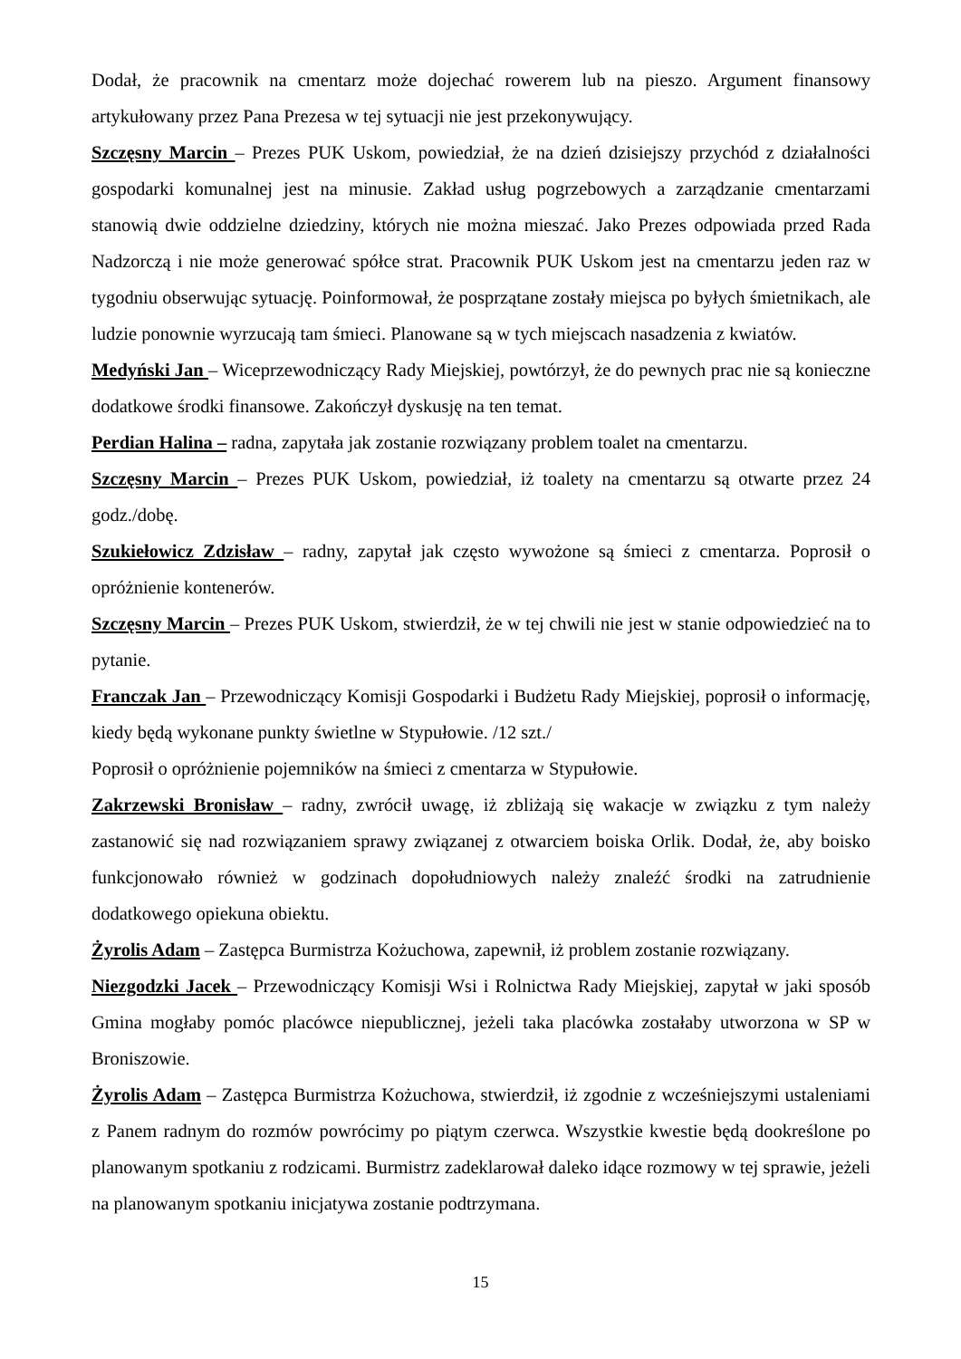Dodał, że pracownik na cmentarz może dojechać rowerem lub na pieszo. Argument finansowy artykułowany przez Pana Prezesa w tej sytuacji nie jest przekonywujący.
Szczęsny Marcin – Prezes PUK Uskom, powiedział, że na dzień dzisiejszy przychód z działalności gospodarki komunalnej jest na minusie. Zakład usług pogrzebowych a zarządzanie cmentarzami stanowią dwie oddzielne dziedziny, których nie można mieszać. Jako Prezes odpowiada przed Rada Nadzorczą i nie może generować spółce strat. Pracownik PUK Uskom jest na cmentarzu jeden raz w tygodniu obserwując sytuację. Poinformował, że posprzątane zostały miejsca po byłych śmietnikach, ale ludzie ponownie wyrzucają tam śmieci. Planowane są w tych miejscach nasadzenia z kwiatów.
Medyński Jan – Wiceprzewodniczący Rady Miejskiej, powtórzył, że do pewnych prac nie są konieczne dodatkowe środki finansowe. Zakończył dyskusję na ten temat.
Perdian Halina – radna, zapytała jak zostanie rozwiązany problem toalet na cmentarzu.
Szczęsny Marcin – Prezes PUK Uskom, powiedział, iż toalety na cmentarzu są otwarte przez 24 godz./dobę.
Szukiełowicz Zdzisław – radny, zapytał jak często wywożone są śmieci z cmentarza. Poprosił o opróżnienie kontenerów.
Szczęsny Marcin – Prezes PUK Uskom, stwierdził, że w tej chwili nie jest w stanie odpowiedzieć na to pytanie.
Franczak Jan – Przewodniczący Komisji Gospodarki i Budżetu Rady Miejskiej, poprosił o informację, kiedy będą wykonane punkty świetlne w Stypułowie. /12 szt./
Poprosił o opróżnienie pojemników na śmieci z cmentarza w Stypułowie.
Zakrzewski Bronisław – radny, zwrócił uwagę, iż zbliżają się wakacje w związku z tym należy zastanowić się nad rozwiązaniem sprawy związanej z otwarciem boiska Orlik. Dodał, że, aby boisko funkcjonowało również w godzinach dopołudniowych należy znaleźć środki na zatrudnienie dodatkowego opiekuna obiektu.
Żyrolis Adam – Zastępca Burmistrza Kożuchowa, zapewnił, iż problem zostanie rozwiązany.
Niezgodzki Jacek – Przewodniczący Komisji Wsi i Rolnictwa Rady Miejskiej, zapytał w jaki sposób Gmina mogłaby pomóc placówce niepublicznej, jeżeli taka placówka zostałaby utworzona w SP w Broniszowie.
Żyrolis Adam – Zastępca Burmistrza Kożuchowa, stwierdził, iż zgodnie z wcześniejszymi ustaleniami z Panem radnym do rozmów powrócimy po piątym czerwca. Wszystkie kwestie będą dookreślone po planowanym spotkaniu z rodzicami. Burmistrz zadeklarował daleko idące rozmowy w tej sprawie, jeżeli na planowanym spotkaniu inicjatywa zostanie podtrzymana.
15